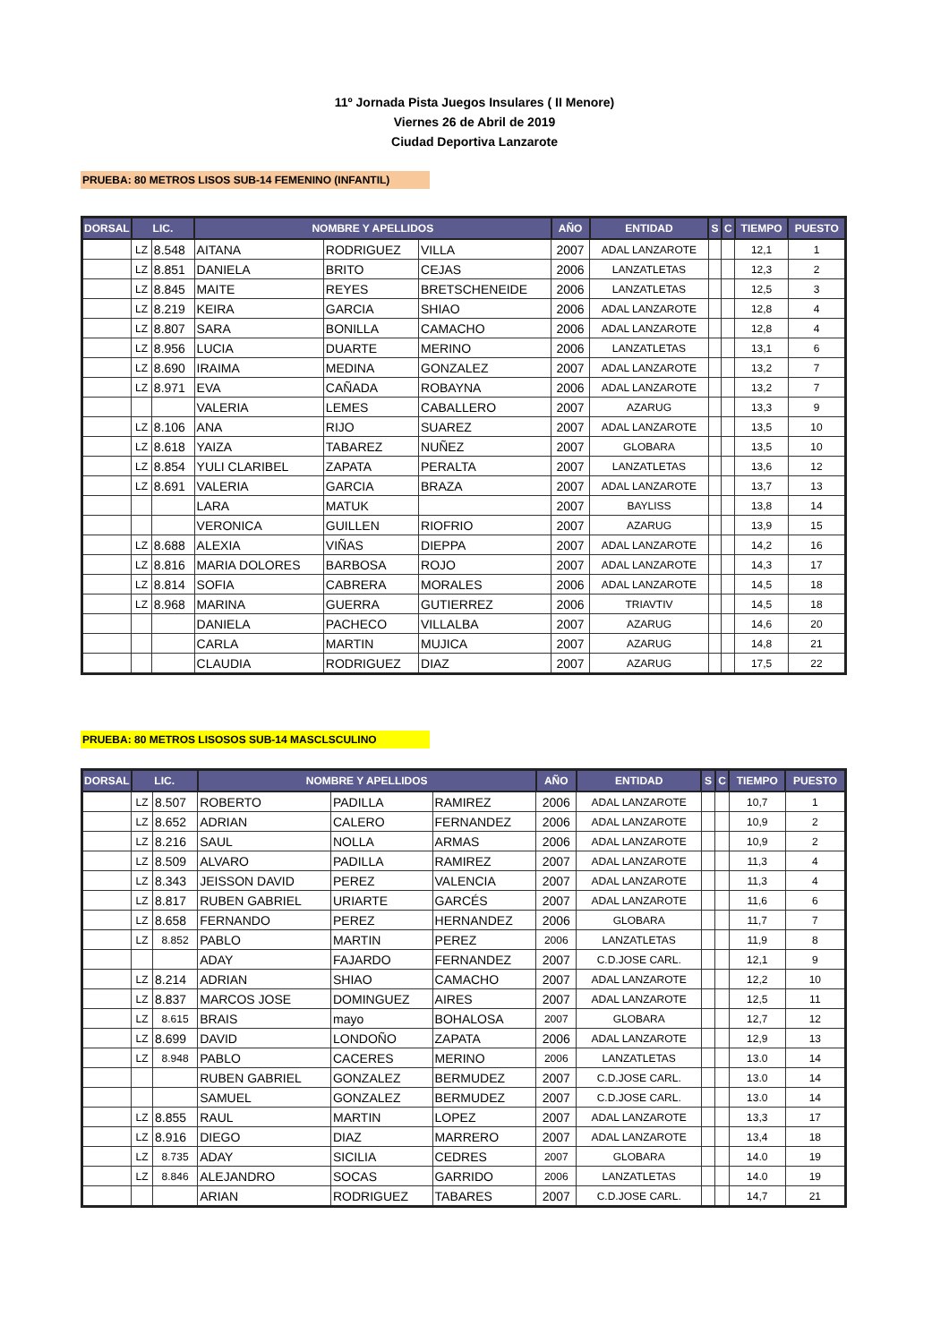11º Jornada Pista Juegos Insulares ( II Menore)
Viernes 26 de Abril de 2019
Ciudad Deportiva Lanzarote
PRUEBA: 80 METROS LISOS SUB-14 FEMENINO (INFANTIL)
| DORSAL | LIC. | | NOMBRE Y APELLIDOS | | | AÑO | ENTIDAD | S | C | TIEMPO | PUESTO |
| --- | --- | --- | --- | --- | --- | --- | --- | --- | --- | --- | --- |
| | LZ | 8.548 | AITANA | RODRIGUEZ | VILLA | 2007 | ADAL LANZAROTE | | | 12,1 | 1 |
| | LZ | 8.851 | DANIELA | BRITO | CEJAS | 2006 | LANZATLETAS | | | 12,3 | 2 |
| | LZ | 8.845 | MAITE | REYES | BRETSCHENEIDE | 2006 | LANZATLETAS | | | 12,5 | 3 |
| | LZ | 8.219 | KEIRA | GARCIA | SHIAO | 2006 | ADAL LANZAROTE | | | 12,8 | 4 |
| | LZ | 8.807 | SARA | BONILLA | CAMACHO | 2006 | ADAL LANZAROTE | | | 12,8 | 4 |
| | LZ | 8.956 | LUCIA | DUARTE | MERINO | 2006 | LANZATLETAS | | | 13,1 | 6 |
| | LZ | 8.690 | IRAIMA | MEDINA | GONZALEZ | 2007 | ADAL LANZAROTE | | | 13,2 | 7 |
| | LZ | 8.971 | EVA | CAÑADA | ROBAYNA | 2006 | ADAL LANZAROTE | | | 13,2 | 7 |
| | | | VALERIA | LEMES | CABALLERO | 2007 | AZARUG | | | 13,3 | 9 |
| | LZ | 8.106 | ANA | RIJO | SUAREZ | 2007 | ADAL LANZAROTE | | | 13,5 | 10 |
| | LZ | 8.618 | YAIZA | TABAREZ | NUÑEZ | 2007 | GLOBARA | | | 13,5 | 10 |
| | LZ | 8.854 | YULI CLARIBEL | ZAPATA | PERALTA | 2007 | LANZATLETAS | | | 13,6 | 12 |
| | LZ | 8.691 | VALERIA | GARCIA | BRAZA | 2007 | ADAL LANZAROTE | | | 13,7 | 13 |
| | | | LARA | MATUK | | 2007 | BAYLISS | | | 13,8 | 14 |
| | | | VERONICA | GUILLEN | RIOFRIO | 2007 | AZARUG | | | 13,9 | 15 |
| | LZ | 8.688 | ALEXIA | VIÑAS | DIEPPA | 2007 | ADAL LANZAROTE | | | 14,2 | 16 |
| | LZ | 8.816 | MARIA DOLORES | BARBOSA | ROJO | 2007 | ADAL LANZAROTE | | | 14,3 | 17 |
| | LZ | 8.814 | SOFIA | CABRERA | MORALES | 2006 | ADAL LANZAROTE | | | 14,5 | 18 |
| | LZ | 8.968 | MARINA | GUERRA | GUTIERREZ | 2006 | TRIAVTIV | | | 14,5 | 18 |
| | | | DANIELA | PACHECO | VILLALBA | 2007 | AZARUG | | | 14,6 | 20 |
| | | | CARLA | MARTIN | MUJICA | 2007 | AZARUG | | | 14,8 | 21 |
| | | | CLAUDIA | RODRIGUEZ | DIAZ | 2007 | AZARUG | | | 17,5 | 22 |
PRUEBA: 80 METROS LISOSOS SUB-14 MASCLSCULINO
| DORSAL | LIC. | | NOMBRE Y APELLIDOS | | | AÑO | ENTIDAD | S | C | TIEMPO | PUESTO |
| --- | --- | --- | --- | --- | --- | --- | --- | --- | --- | --- | --- |
| | LZ | 8.507 | ROBERTO | PADILLA | RAMIREZ | 2006 | ADAL LANZAROTE | | | 10,7 | 1 |
| | LZ | 8.652 | ADRIAN | CALERO | FERNANDEZ | 2006 | ADAL LANZAROTE | | | 10,9 | 2 |
| | LZ | 8.216 | SAUL | NOLLA | ARMAS | 2006 | ADAL LANZAROTE | | | 10,9 | 2 |
| | LZ | 8.509 | ALVARO | PADILLA | RAMIREZ | 2007 | ADAL LANZAROTE | | | 11,3 | 4 |
| | LZ | 8.343 | JEISSON DAVID | PEREZ | VALENCIA | 2007 | ADAL LANZAROTE | | | 11,3 | 4 |
| | LZ | 8.817 | RUBEN GABRIEL | URIARTE | GARCÉS | 2007 | ADAL LANZAROTE | | | 11,6 | 6 |
| | LZ | 8.658 | FERNANDO | PEREZ | HERNANDEZ | 2006 | GLOBARA | | | 11,7 | 7 |
| | LZ | 8.852 | PABLO | MARTIN | PEREZ | 2006 | LANZATLETAS | | | 11,9 | 8 |
| | | | ADAY | FAJARDO | FERNANDEZ | 2007 | C.D.JOSE CARL. | | | 12,1 | 9 |
| | LZ | 8.214 | ADRIAN | SHIAO | CAMACHO | 2007 | ADAL LANZAROTE | | | 12,2 | 10 |
| | LZ | 8.837 | MARCOS JOSE | DOMINGUEZ | AIRES | 2007 | ADAL LANZAROTE | | | 12,5 | 11 |
| | LZ | 8.615 | BRAIS | mayo | BOHALOSA | 2007 | GLOBARA | | | 12,7 | 12 |
| | LZ | 8.699 | DAVID | LONDOÑO | ZAPATA | 2006 | ADAL LANZAROTE | | | 12,9 | 13 |
| | LZ | 8.948 | PABLO | CACERES | MERINO | 2006 | LANZATLETAS | | | 13.0 | 14 |
| | | | RUBEN GABRIEL | GONZALEZ | BERMUDEZ | 2007 | C.D.JOSE CARL. | | | 13.0 | 14 |
| | | | SAMUEL | GONZALEZ | BERMUDEZ | 2007 | C.D.JOSE CARL. | | | 13.0 | 14 |
| | LZ | 8.855 | RAUL | MARTIN | LOPEZ | 2007 | ADAL LANZAROTE | | | 13,3 | 17 |
| | LZ | 8.916 | DIEGO | DIAZ | MARRERO | 2007 | ADAL LANZAROTE | | | 13,4 | 18 |
| | LZ | 8.735 | ADAY | SICILIA | CEDRES | 2007 | GLOBARA | | | 14.0 | 19 |
| | LZ | 8.846 | ALEJANDRO | SOCAS | GARRIDO | 2006 | LANZATLETAS | | | 14.0 | 19 |
| | | | ARIAN | RODRIGUEZ | TABARES | 2007 | C.D.JOSE CARL. | | | 14,7 | 21 |